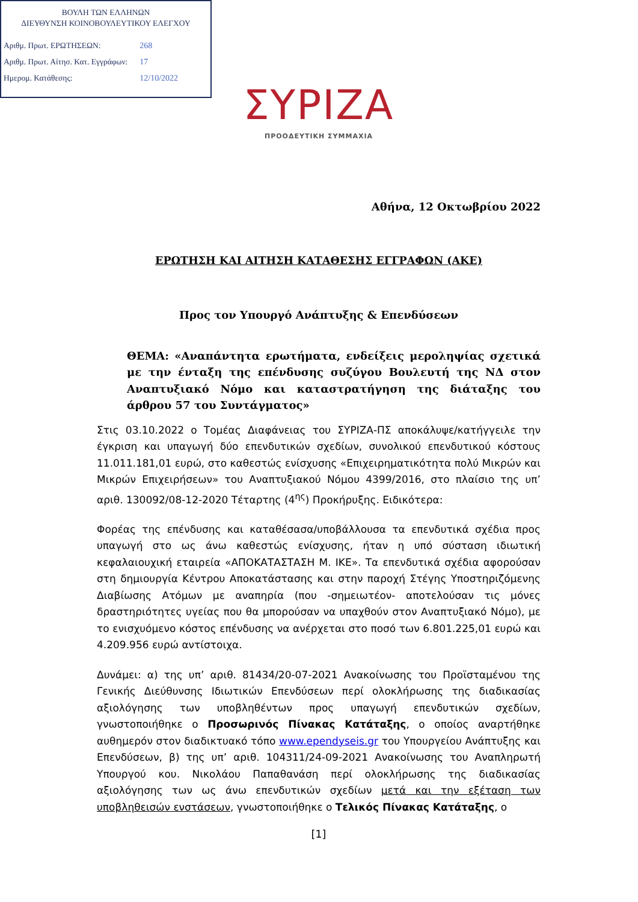ΒΟΥΛΗ ΤΩΝ ΕΛΛΗΝΩΝ
ΔΙΕΥΘΥΝΣΗ ΚΟΙΝΟΒΟΥΛΕΥΤΙΚΟΥ ΕΛΕΓΧΟΥ
| Αριθμ. Πρωτ. ΕΡΩΤΗΣΕΩΝ: | 268 |
| Αριθμ. Πρωτ. Αίτησ. Κατ. Εγγράφων: | 17 |
| Ημερομ. Κατάθεσης: | 12/10/2022 |
ΣΥΡΙΖΑ
ΠΡΟΟΔΕΥΤΙΚΗ ΣΥΜΜΑΧΙΑ
Αθήνα, 12 Οκτωβρίου 2022
ΕΡΩΤΗΣΗ ΚΑΙ ΑΙΤΗΣΗ ΚΑΤΑΘΕΣΗΣ ΕΓΓΡΑΦΩΝ (ΑΚΕ)
Προς τον Υπουργό Ανάπτυξης & Επενδύσεων
ΘΕΜΑ: «Αναπάντητα ερωτήματα, ενδείξεις μεροληψίας σχετικά με την ένταξη της επένδυσης συζύγου Βουλευτή της ΝΔ στον Αναπτυξιακό Νόμο και καταστρατήγηση της διάταξης του άρθρου 57 του Συντάγματος»
Στις 03.10.2022 ο Τομέας Διαφάνειας του ΣΥΡΙΖΑ-ΠΣ αποκάλυψε/κατήγγειλε την έγκριση και υπαγωγή δύο επενδυτικών σχεδίων, συνολικού επενδυτικού κόστους 11.011.181,01 ευρώ, στο καθεστώς ενίσχυσης «Επιχειρηματικότητα πολύ Μικρών και Μικρών Επιχειρήσεων» του Αναπτυξιακού Νόμου 4399/2016, στο πλαίσιο της υπ’ αριθ. 130092/08-12-2020 Τέταρτης (4<sup>ης</sup>) Προκήρυξης. Ειδικότερα:
Φορέας της επένδυσης και καταθέσασα/υποβάλλουσα τα επενδυτικά σχέδια προς υπαγωγή στο ως άνω καθεστώς ενίσχυσης, ήταν η υπό σύσταση ιδιωτική κεφαλαιουχική εταιρεία «ΑΠΟΚΑΤΑΣΤΑΣΗ Μ. ΙΚΕ». Τα επενδυτικά σχέδια αφορούσαν στη δημιουργία Κέντρου Αποκατάστασης και στην παροχή Στέγης Υποστηριζόμενης Διαβίωσης Ατόμων με αναπηρία (που -σημειωτέον- αποτελούσαν τις μόνες δραστηριότητες υγείας που θα μπορούσαν να υπαχθούν στον Αναπτυξιακό Νόμο), με το ενισχυόμενο κόστος επένδυσης να ανέρχεται στο ποσό των 6.801.225,01 ευρώ και 4.209.956 ευρώ αντίστοιχα.
Δυνάμει: α) της υπ’ αριθ. 81434/20-07-2021 Ανακοίνωσης του Προϊσταμένου της Γενικής Διεύθυνσης Ιδιωτικών Επενδύσεων περί ολοκλήρωσης της διαδικασίας αξιολόγησης των υποβληθέντων προς υπαγωγή επενδυτικών σχεδίων, γνωστοποιήθηκε ο Προσωρινός Πίνακας Κατάταξης, ο οποίος αναρτήθηκε αυθημερόν στον διαδικτυακό τόπο www.ependyseis.gr του Υπουργείου Ανάπτυξης και Επενδύσεων, β) της υπ’ αριθ. 104311/24-09-2021 Ανακοίνωσης του Αναπληρωτή Υπουργού κου. Νικολάου Παπαθανάση περί ολοκλήρωσης της διαδικασίας αξιολόγησης των ως άνω επενδυτικών σχεδίων μετά και την εξέταση των υποβληθεισών ενστάσεων, γνωστοποιήθηκε ο Τελικός Πίνακας Κατάταξης, ο
[1]